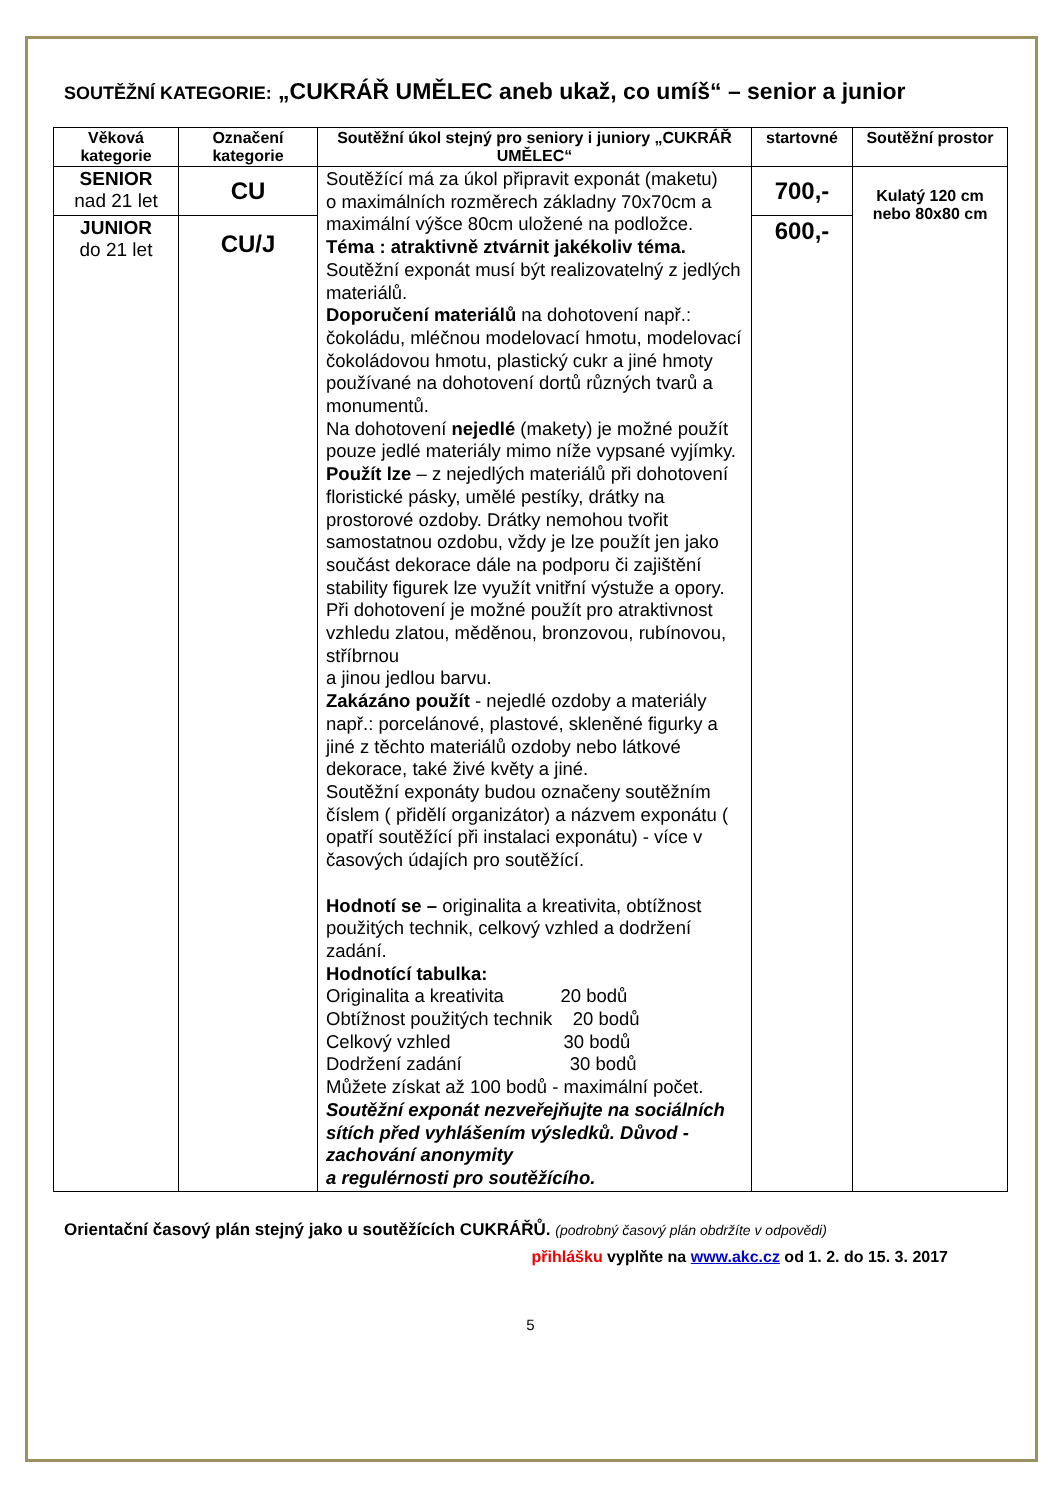SOUTĚŽNÍ KATEGORIE: „CUKRÁŘ UMĚLEC aneb ukaž, co umíš“ – senior a junior
| Věková kategorie | Označení kategorie | Soutěžní úkol stejný pro seniory i juniory „CUKRÁŘ UMĚLEC“ | startovné | Soutěžní prostor |
| --- | --- | --- | --- | --- |
| SENIOR nad 21 let | CU | Soutěžící má za úkol připravit exponát (maketu) o maximálních rozměrech základny 70x70cm a maximální výšce 80cm uložené na podložce. Téma : atraktivně ztvárnit jakékoliv téma. Soutěžní exponát musí být realizovatelný z jedlých materiálů. Doporučení materiálů na dohotovení např.: čokoládu, mléčnou modelovací hmotu, modelovací čokoládovou hmotu, plastický cukr a jiné hmoty používané na dohotovení dortů různých tvarů a monumentů. Na dohotovení nejedlé (makety) je možné použít pouze jedlé materiály mimo níže vypsané vyjímky. Použít lze – z nejedlých materiálů při dohotovení floristické pásky, umělé pestíky, drátky na prostorové ozdoby. Drátky nemohou tvořit samostatnou ozdobu, vždy je lze použít jen jako součást dekorace dále na podporu či zajištění stability figurek lze využít vnitřní výstuže a opory. Při dohotovení je možné použít pro atraktivnost vzhledu zlatou, měděnou, bronzovou, rubínovou, stříbrnou a jinou jedlou barvu. Zakázáno použít - nejedlé ozdoby a materiály např.: porcelánové, plastové, skleněné figurky a jiné z těchto materiálů ozdoby nebo látkové dekorace, také živé květy a jiné. Soutěžní exponáty budou označeny soutěžním číslem ( přidělí organizátor) a názvem exponátu ( opatří soutěžící při instalaci exponátu) - více v časových údajích pro soutěžící. Hodnotí se – originalita a kreativita, obtížnost použitých technik, celkový vzhled a dodržení zadání. Hodnotící tabulka: Originalita a kreativita 20 bodů Obtížnost použitých technik 20 bodů Celkový vzhled 30 bodů Dodržení zadání 30 bodů Můžete získat až 100 bodů - maximální počet. Soutěžní exponát nezveřejňujte na sociálních sítích před vyhlášením výsledků. Důvod - zachování anonymity a regulérnosti pro soutěžícího. | 700,- | Kulatý 120 cm nebo 80x80 cm |
| JUNIOR do 21 let | CU/J | | 600,- | |
Orientační časový plán stejný jako u soutěžících CUKRÁŘŮ. (podrobný časový plán obdržíte v odpovědi)
přihlášku vyplňte na www.akc.cz od 1. 2. do 15. 3. 2017
5